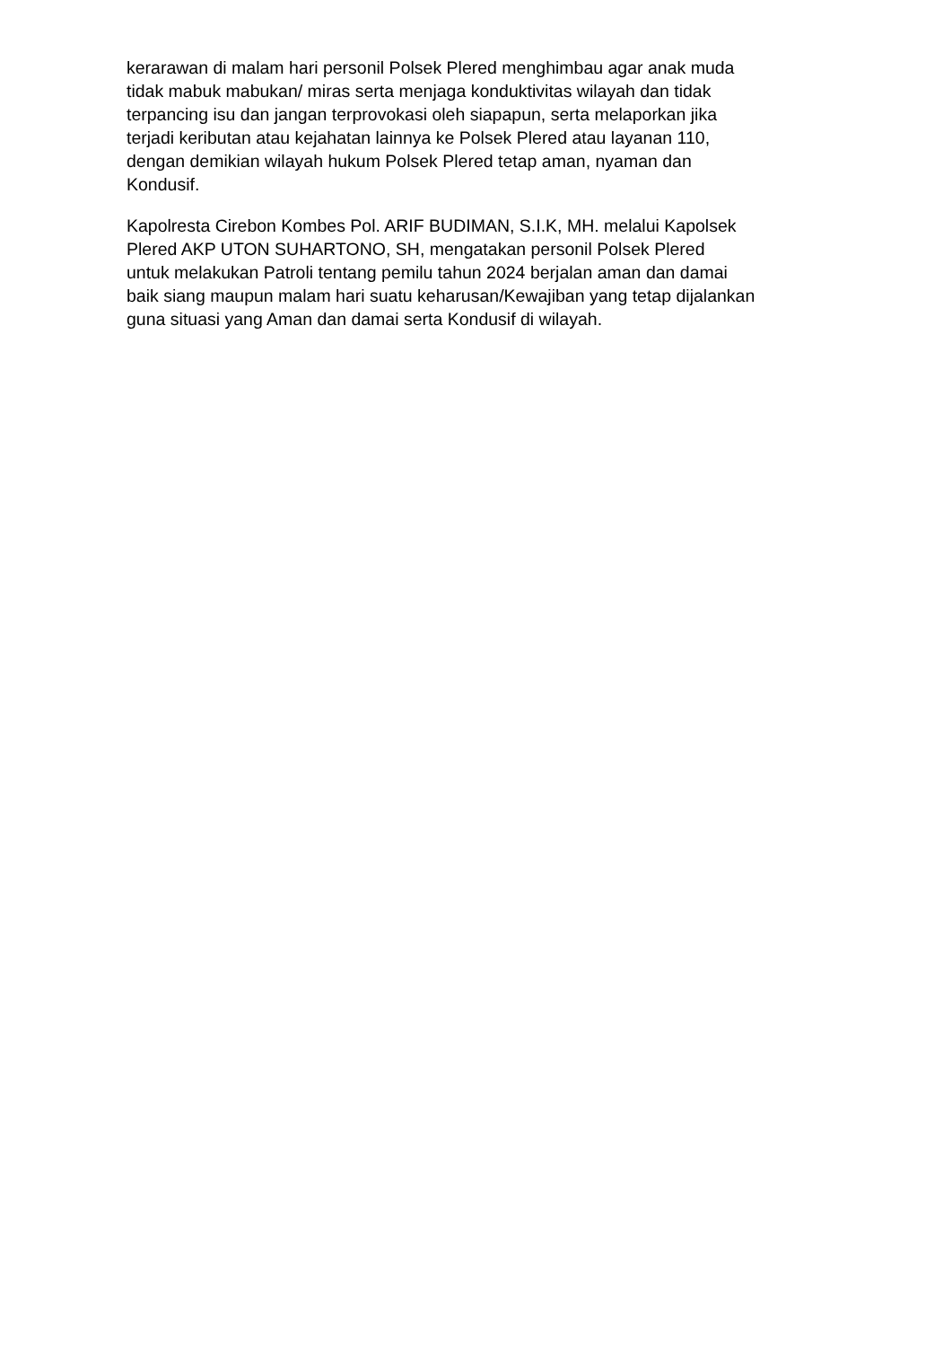kerarawan di malam hari personil Polsek Plered menghimbau agar anak muda tidak mabuk mabukan/ miras serta menjaga konduktivitas wilayah dan tidak terpancing isu dan jangan terprovokasi oleh siapapun, serta melaporkan jika terjadi keributan atau kejahatan lainnya ke Polsek Plered atau layanan 110, dengan demikian wilayah hukum Polsek Plered tetap aman, nyaman dan Kondusif.
Kapolresta Cirebon Kombes Pol. ARIF BUDIMAN, S.I.K, MH. melalui Kapolsek Plered AKP UTON SUHARTONO, SH, mengatakan personil Polsek Plered untuk melakukan Patroli tentang pemilu tahun 2024 berjalan aman dan damai baik siang maupun malam hari suatu keharusan/Kewajiban yang tetap dijalankan guna situasi yang Aman dan damai serta Kondusif di wilayah.